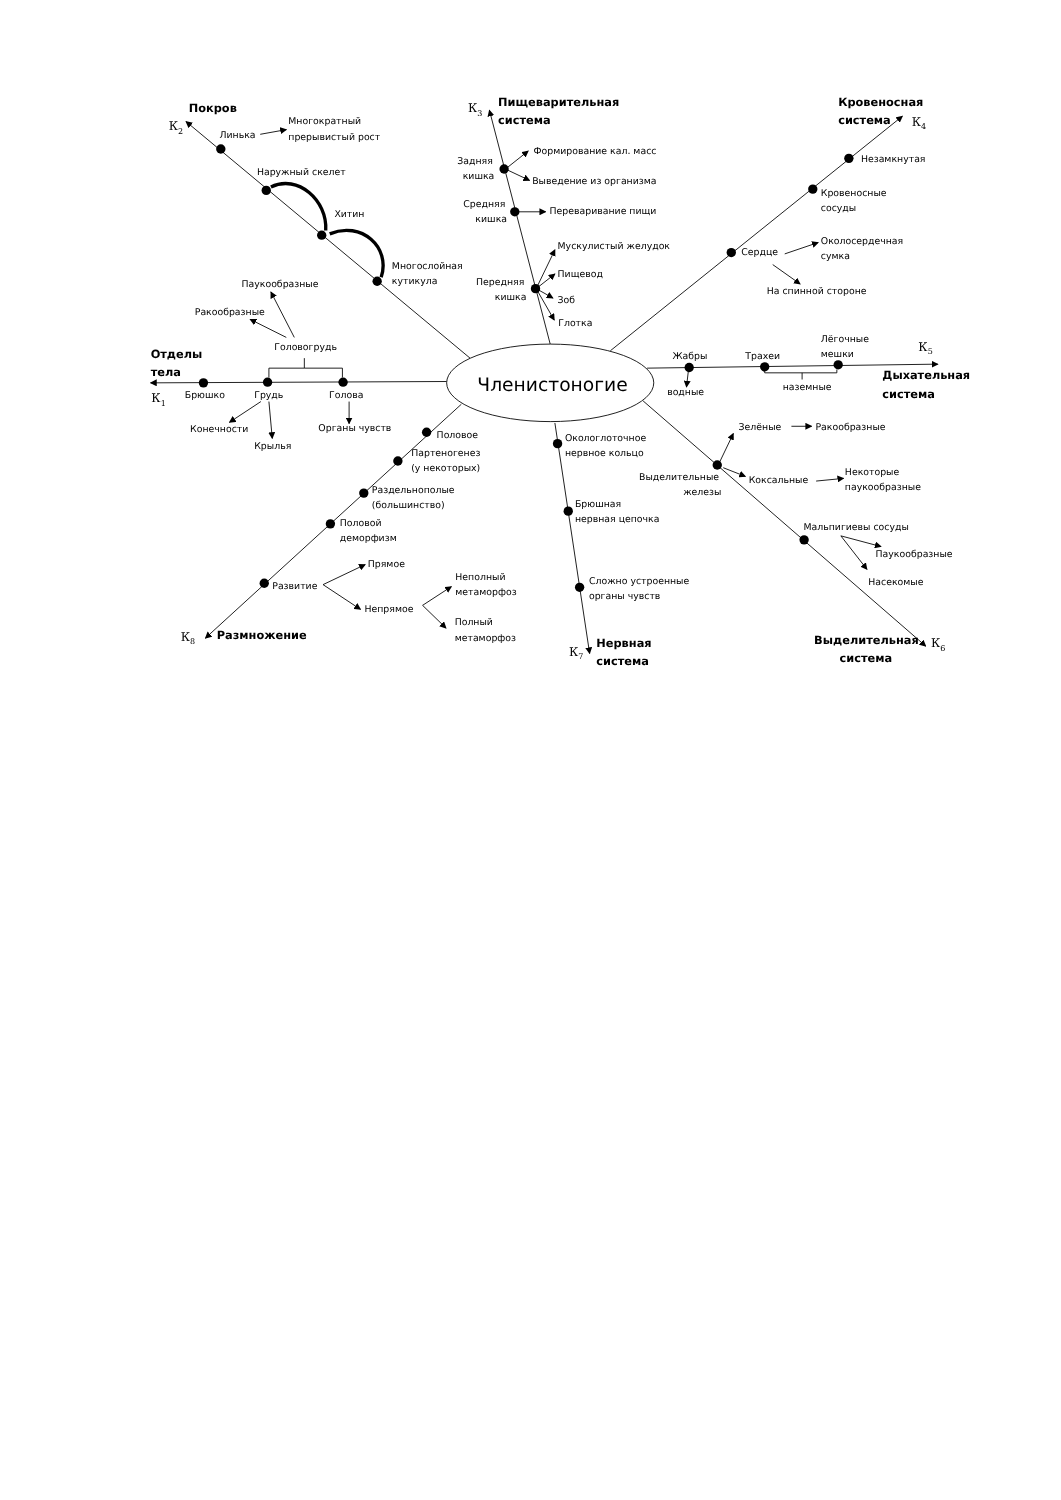Покров
К2
Линька
Многократный
прерывистый рост
Наружный скелет
Хитин
Многослойная
кутикула
К3
Пищеварительная
система
Задняя
кишка
Формирование кал. масс
Выведение из организма
Средняя
кишка
Переваривание пищи
Мускулистый желудок
Пищевод
Передняя
кишка
Зоб
Глотка
Кровеносная
система
К4
Незамкнутая
Кровеносные
сосуды
Сердце
Околосердечная
сумка
На спинной стороне
Паукообразные
Ракообразные
Головогрудь
Отделы
тела
К1
Брюшко
Грудь
Голова
Членистоногие
Жабры
Трахеи
Лёгочные
мешки
К5
водные
наземные
Дыхательная
система
Конечности
Крылья
Органы чувств
Половое
Партеногенез
(у некоторых)
Раздельнополые
(большинство)
Половой
деморфизм
Окологлоточное
нервное кольцо
Зелёные
Ракообразные
Выделительные
железы
Коксальные
Некоторые
паукообразные
Брюшная
нервная цепочка
Мальпигиевы сосуды
Паукообразные
Насекомые
Прямое
Развитие
Непрямое
Неполный
метаморфоз
Полный
метаморфоз
Сложно устроенные
органы чувств
К8
Размножение
К7
Нервная
система
Выделительная
К6
система